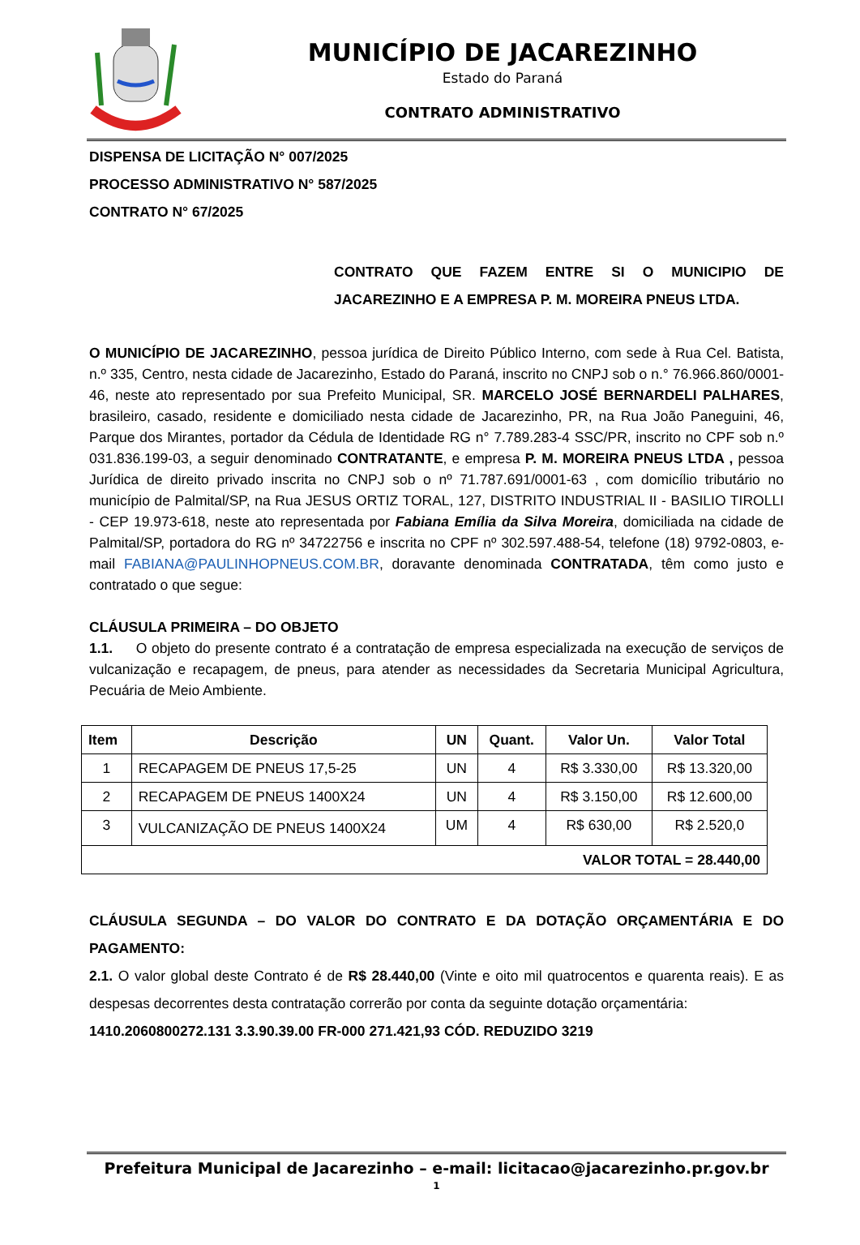MUNICÍPIO DE JACAREZINHO
Estado do Paraná
CONTRATO ADMINISTRATIVO
DISPENSA DE LICITAÇÃO N° 007/2025
PROCESSO ADMINISTRATIVO N° 587/2025
CONTRATO N° 67/2025
CONTRATO QUE FAZEM ENTRE SI O MUNICIPIO DE JACAREZINHO E A EMPRESA P. M. MOREIRA PNEUS LTDA.
O MUNICÍPIO DE JACAREZINHO, pessoa jurídica de Direito Público Interno, com sede à Rua Cel. Batista, n.º 335, Centro, nesta cidade de Jacarezinho, Estado do Paraná, inscrito no CNPJ sob o n.° 76.966.860/0001-46, neste ato representado por sua Prefeito Municipal, SR. MARCELO JOSÉ BERNARDELI PALHARES, brasileiro, casado, residente e domiciliado nesta cidade de Jacarezinho, PR, na Rua João Paneguini, 46, Parque dos Mirantes, portador da Cédula de Identidade RG n° 7.789.283-4 SSC/PR, inscrito no CPF sob n.º 031.836.199-03, a seguir denominado CONTRATANTE, e empresa P. M. MOREIRA PNEUS LTDA , pessoa Jurídica de direito privado inscrita no CNPJ sob o nº 71.787.691/0001-63 , com domicílio tributário no município de Palmital/SP, na Rua JESUS ORTIZ TORAL, 127, DISTRITO INDUSTRIAL II - BASILIO TIROLLI - CEP 19.973-618, neste ato representada por Fabiana Emília da Silva Moreira, domiciliada na cidade de Palmital/SP, portadora do RG nº 34722756 e inscrita no CPF nº 302.597.488-54, telefone (18) 9792-0803, e-mail FABIANA@PAULINHOPNEUS.COM.BR, doravante denominada CONTRATADA, têm como justo e contratado o que segue:
CLÁUSULA PRIMEIRA – DO OBJETO
1.1. O objeto do presente contrato é a contratação de empresa especializada na execução de serviços de vulcanização e recapagem, de pneus, para atender as necessidades da Secretaria Municipal Agricultura, Pecuária de Meio Ambiente.
| Item | Descrição | UN | Quant. | Valor Un. | Valor Total |
| --- | --- | --- | --- | --- | --- |
| 1 | RECAPAGEM DE PNEUS 17,5-25 | UN | 4 | R$ 3.330,00 | R$ 13.320,00 |
| 2 | RECAPAGEM DE PNEUS 1400X24 | UN | 4 | R$ 3.150,00 | R$ 12.600,00 |
| 3 | VULCANIZAÇÃO DE PNEUS 1400X24 | UM | 4 | R$ 630,00 | R$ 2.520,0 |
| VALOR TOTAL = 28.440,00 | | | | | |
CLÁUSULA SEGUNDA – DO VALOR DO CONTRATO E DA DOTAÇÃO ORÇAMENTÁRIA E DO PAGAMENTO:
2.1. O valor global deste Contrato é de R$ 28.440,00 (Vinte e oito mil quatrocentos e quarenta reais). E as despesas decorrentes desta contratação correrão por conta da seguinte dotação orçamentária:
1410.2060800272.131 3.3.90.39.00 FR-000 271.421,93 CÓD. REDUZIDO 3219
Prefeitura Municipal de Jacarezinho – e-mail: licitacao@jacarezinho.pr.gov.br
1